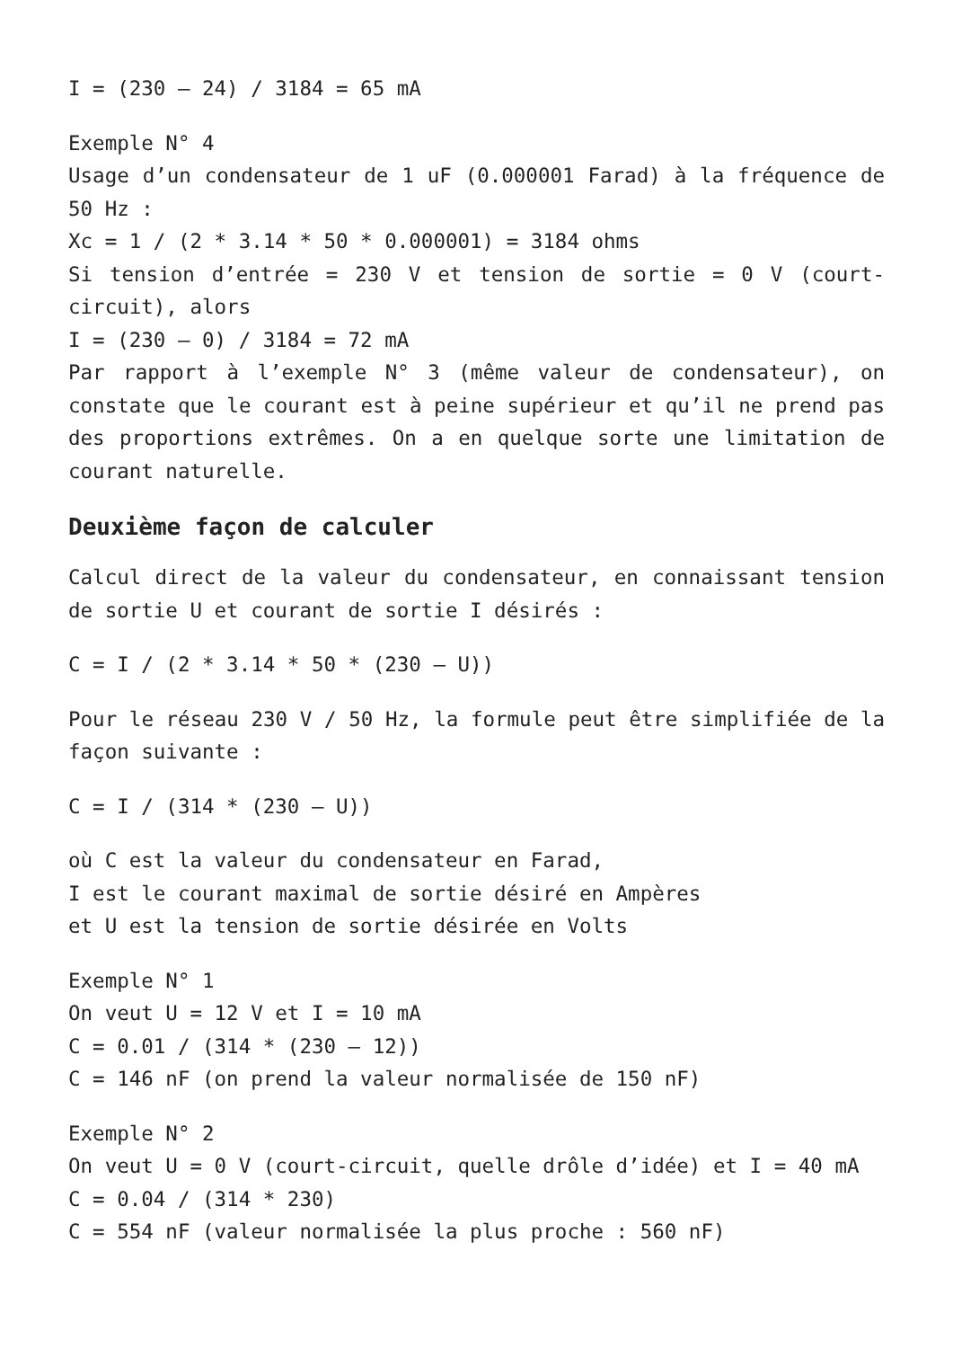I = (230 – 24) / 3184 = 65 mA
Exemple N° 4
Usage d’un condensateur de 1 uF (0.000001 Farad) à la fréquence de 50 Hz :
Xc = 1 / (2 * 3.14 * 50 * 0.000001) = 3184 ohms
Si tension d’entrée = 230 V et tension de sortie = 0 V (court-circuit), alors
I = (230 – 0) / 3184 = 72 mA
Par rapport à l’exemple N° 3 (même valeur de condensateur), on constate que le courant est à peine supérieur et qu’il ne prend pas des proportions extrêmes. On a en quelque sorte une limitation de courant naturelle.
Deuxième façon de calculer
Calcul direct de la valeur du condensateur, en connaissant tension de sortie U et courant de sortie I désirés :
C = I / (2 * 3.14 * 50 * (230 – U))
Pour le réseau 230 V / 50 Hz, la formule peut être simplifiée de la façon suivante :
C = I / (314 * (230 – U))
où C est la valeur du condensateur en Farad,
I est le courant maximal de sortie désiré en Ampères
et U est la tension de sortie désirée en Volts
Exemple N° 1
On veut U = 12 V et I = 10 mA
C = 0.01 / (314 * (230 – 12))
C = 146 nF (on prend la valeur normalisée de 150 nF)
Exemple N° 2
On veut U = 0 V (court-circuit, quelle drôle d’idée) et I = 40 mA
C = 0.04 / (314 * 230)
C = 554 nF (valeur normalisée la plus proche : 560 nF)